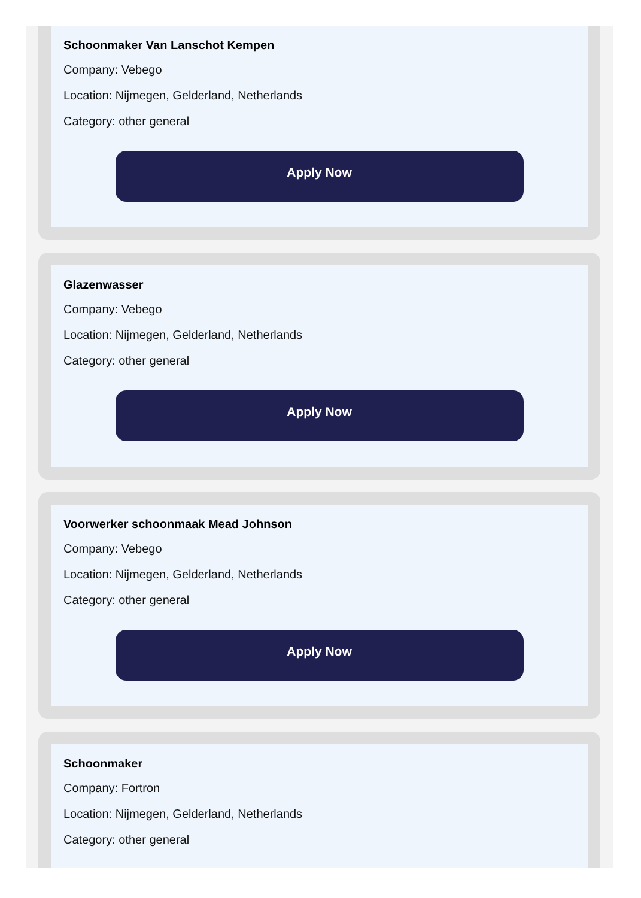Schoonmaker Van Lanschot Kempen
Company: Vebego
Location: Nijmegen, Gelderland, Netherlands
Category: other general
Apply Now
Glazenwasser
Company: Vebego
Location: Nijmegen, Gelderland, Netherlands
Category: other general
Apply Now
Voorwerker schoonmaak Mead Johnson
Company: Vebego
Location: Nijmegen, Gelderland, Netherlands
Category: other general
Apply Now
Schoonmaker
Company: Fortron
Location: Nijmegen, Gelderland, Netherlands
Category: other general